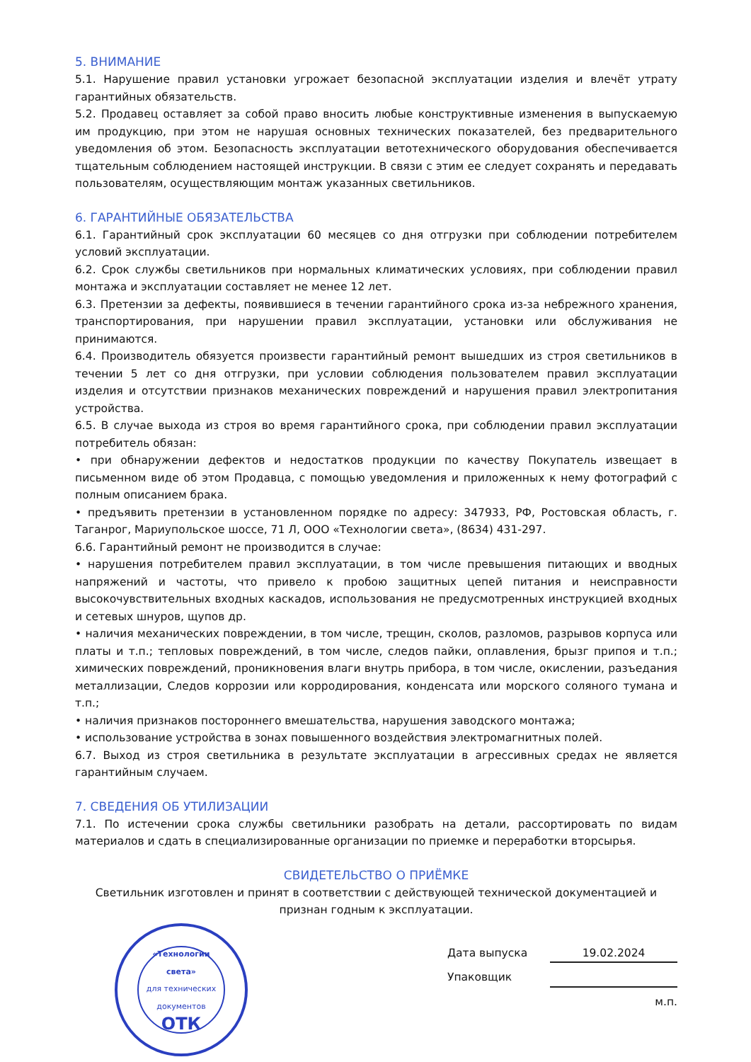5. ВНИМАНИЕ
5.1. Нарушение правил установки угрожает безопасной эксплуатации изделия и влечёт утрату гарантийных обязательств.
5.2. Продавец оставляет за собой право вносить любые конструктивные изменения в выпускаемую им продукцию, при этом не нарушая основных технических показателей, без предварительного уведомления об этом. Безопасность эксплуатации ветотехнического оборудования обеспечивается тщательным соблюдением настоящей инструкции. В связи с этим ее следует сохранять и передавать пользователям, осуществляющим монтаж указанных светильников.
6. ГАРАНТИЙНЫЕ ОБЯЗАТЕЛЬСТВА
6.1. Гарантийный срок эксплуатации 60 месяцев со дня отгрузки при соблюдении потребителем условий эксплуатации.
6.2. Срок службы светильников при нормальных климатических условиях, при соблюдении правил монтажа и эксплуатации составляет не менее 12 лет.
6.3. Претензии за дефекты, появившиеся в течении гарантийного срока из-за небрежного хранения, транспортирования, при нарушении правил эксплуатации, установки или обслуживания не принимаются.
6.4. Производитель обязуется произвести гарантийный ремонт вышедших из строя светильников в течении 5 лет со дня отгрузки, при условии соблюдения пользователем правил эксплуатации изделия и отсутствии признаков механических повреждений и нарушения правил электропитания устройства.
6.5. В случае выхода из строя во время гарантийного срока, при соблюдении правил эксплуатации потребитель обязан:
• при обнаружении дефектов и недостатков продукции по качеству Покупатель извещает в письменном виде об этом Продавца, с помощью уведомления и приложенных к нему фотографий с полным описанием брака.
• предъявить претензии в установленном порядке по адресу: 347933, РФ, Ростовская область, г. Таганрог, Мариупольское шоссе, 71 Л, ООО «Технологии света», (8634) 431-297.
6.6. Гарантийный ремонт не производится в случае:
• нарушения потребителем правил эксплуатации, в том числе превышения питающих и вводных напряжений и частоты, что привело к пробою защитных цепей питания и неисправности высокочувствительных входных каскадов, использования не предусмотренных инструкцией входных и сетевых шнуров, щупов др.
• наличия механических повреждении, в том числе, трещин, сколов, разломов, разрывов корпуса или платы и т.п.; тепловых повреждений, в том числе, следов пайки, оплавления, брызг припоя и т.п.; химических повреждений, проникновения влаги внутрь прибора, в том числе, окислении, разъедания металлизации, Следов коррозии или корродирования, конденсата или морского соляного тумана и т.п.;
• наличия признаков постороннего вмешательства, нарушения заводского монтажа;
• использование устройства в зонах повышенного воздействия электромагнитных полей.
6.7. Выход из строя светильника в результате эксплуатации в агрессивных средах не является гарантийным случаем.
7. СВЕДЕНИЯ ОБ УТИЛИЗАЦИИ
7.1. По истечении срока службы светильники разобрать на детали, рассортировать по видам материалов и сдать в специализированные организации по приемке и переработки вторсырья.
СВИДЕТЕЛЬСТВО О ПРИЁМКЕ
Светильник изготовлен и принят в соответствии с действующей технической документацией и признан годным к эксплуатации.
«Технологии света»
для технических документов
ОТК
Дата выпуска 19.02.2024
Упаковщик
м.п.